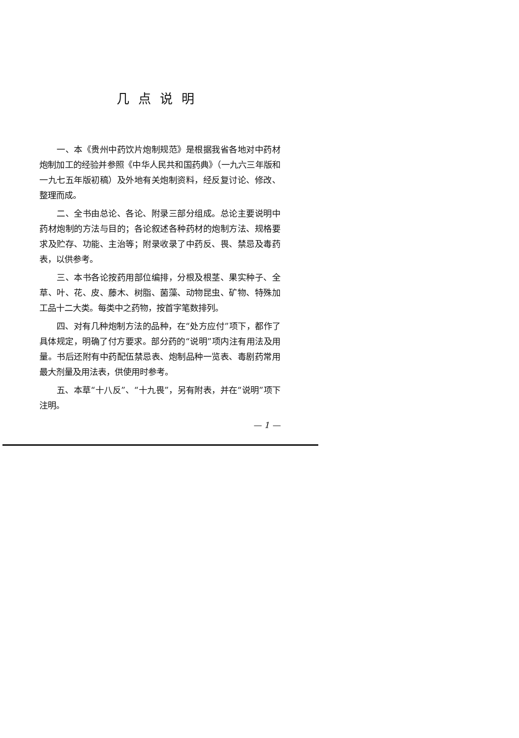几点说明
一、本《贵州中药饮片炮制规范》是根据我省各地对中药材炮制加工的经验并参照《中华人民共和国药典》（一九六三年版和一九七五年版初稿）及外地有关炮制资料，经反复讨论、修改、整理而成。
二、全书由总论、各论、附录三部分组成。总论主要说明中药材炮制的方法与目的；各论叙述各种药材的炮制方法、规格要求及贮存、功能、主治等；附录收录了中药反、畏、禁忌及毒药表，以供参考。
三、本书各论按药用部位编排，分根及根茎、果实种子、全草、叶、花、皮、藤木、树脂、菌藻、动物昆虫、矿物、特殊加工品十二大类。每类中之药物，按首字笔数排列。
四、对有几种炮制方法的品种，在“处方应付”项下，都作了具体规定，明确了付方要求。部分药的“说明”项内注有用法及用量。书后还附有中药配伍禁忌表、炮制品种一览表、毒剧药常用最大剂量及用法表，供使用时参考。
五、本草“十八反”、“十九畏”，另有附表，并在“说明”项下注明。
— 1 —